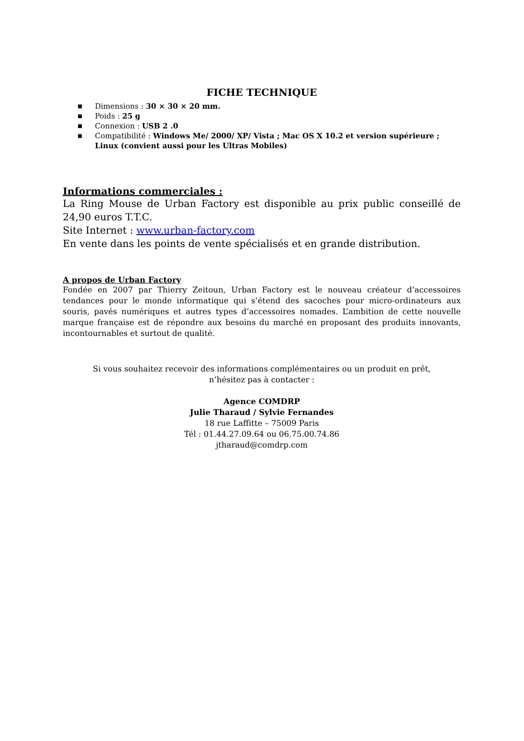FICHE TECHNIQUE
■ Dimensions : 30 × 30 × 20 mm.
■ Poids : 25 g
■ Connexion : USB 2 .0
■ Compatibilité : Windows Me/ 2000/ XP/ Vista ; Mac OS X 10.2 et version supérieure ; Linux (convient aussi pour les Ultras Mobiles)
Informations commerciales :
La Ring Mouse de Urban Factory est disponible au prix public conseillé de 24,90 euros T.T.C.
Site Internet : www.urban-factory.com
En vente dans les points de vente spécialisés et en grande distribution.
A propos de Urban Factory
Fondée en 2007 par Thierry Zeitoun, Urban Factory est le nouveau créateur d’accessoires tendances pour le monde informatique qui s’étend des sacoches pour micro-ordinateurs aux souris, pavés numériques et autres types d’accessoires nomades. L’ambition de cette nouvelle marque française est de répondre aux besoins du marché en proposant des produits innovants, incontournables et surtout de qualité.
Si vous souhaitez recevoir des informations complémentaires ou un produit en prêt,
n’hésitez pas à contacter :
Agence COMDRP
Julie Tharaud / Sylvie Fernandes
18 rue Laffitte – 75009 Paris
Tél : 01.44.27.09.64 ou 06.75.00.74.86
jtharaud@comdrp.com